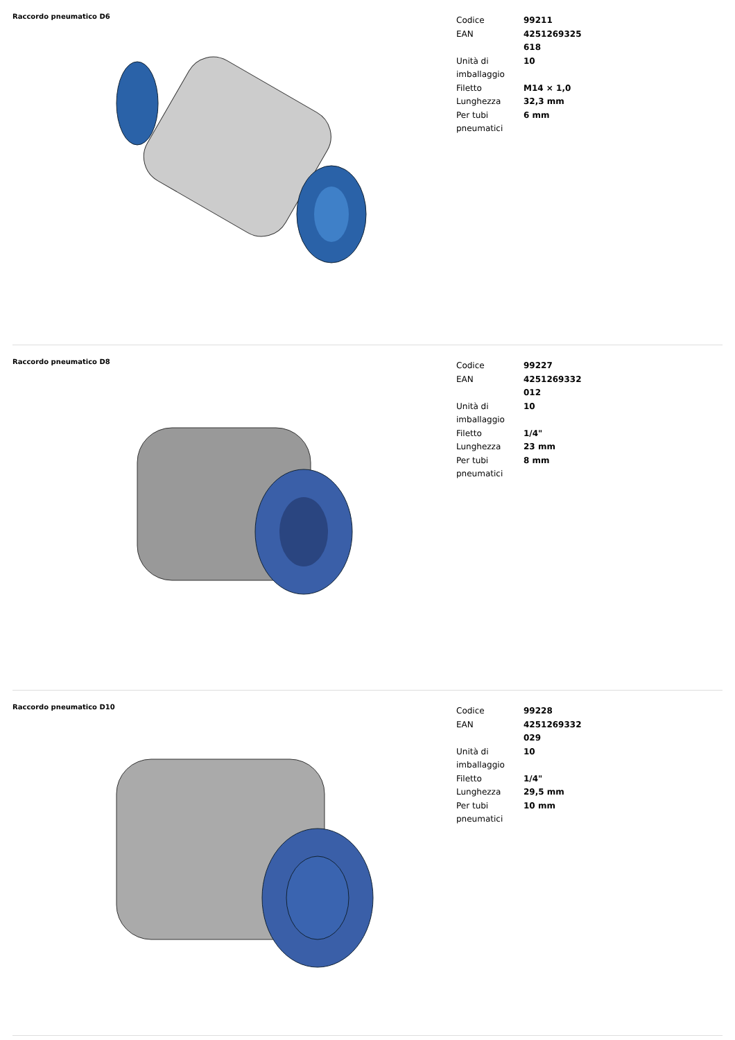Raccordo pneumatico D6
| Codice | 99211 |
| EAN | 4251269325618 |
| Unità di imballaggio | 10 |
| Filetto | M14 × 1,0 |
| Lunghezza | 32,3 mm |
| Per tubi pneumatici | 6 mm |
Raccordo pneumatico D8
| Codice | 99227 |
| EAN | 4251269332012 |
| Unità di imballaggio | 10 |
| Filetto | 1/4" |
| Lunghezza | 23 mm |
| Per tubi pneumatici | 8 mm |
Raccordo pneumatico D10
| Codice | 99228 |
| EAN | 4251269332029 |
| Unità di imballaggio | 10 |
| Filetto | 1/4" |
| Lunghezza | 29,5 mm |
| Per tubi pneumatici | 10 mm |